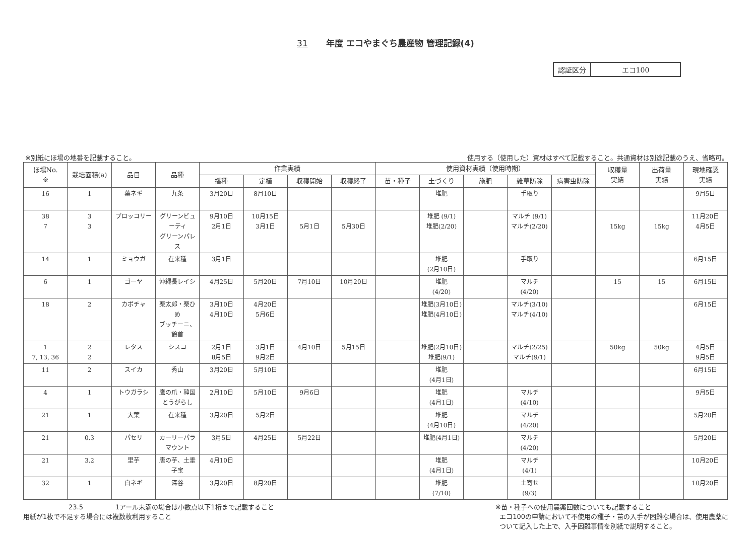31 年度 エコやまぐち農産物 管理記録(4)
| 認証区分 | エコ100 |
※別紙にほ場の地番を記載すること。 使用する（使用した）資材はすべて記載すること。共通資材は別途記載のうえ、省略可。
| ほ場No. ※ | 栽培面積(a) | 品目 | 品種 | 作業実績 | | | | 使用資材実績（使用時期） | | | | | 収穫量 実績 | 出荷量 実績 | 現地確認 実績 |
| --- | --- | --- | --- | --- | --- | --- | --- | --- | --- | --- | --- | --- | --- | --- | --- |
| | | | | 播種 | 定植 | 収穫開始 | 収穫終了 | 苗・種子 | 土づくり | 施肥 | 雑草防除 | 病害虫防除 | | | |
| 16 | 1 | 葉ネギ | 九条 | 3月20日 | 8月10日 | | | | 堆肥 | | 手取り | | | | 9月5日 |
| 38 7 | 3 3 | ブロッコリー | グリーンビューティ グリーンパレス | 9月10日 2月1日 | 10月15日 3月1日 | 5月1日 | 5月30日 | | 堆肥 (9/1) 堆肥(2/20) | | マルチ (9/1) マルチ(2/20) | | 15kg | 15kg | 11月20日 4月5日 |
| 14 | 1 | ミョウガ | 在来種 | 3月1日 | | | | | 堆肥 (2月10日) | | 手取り | | | | 6月15日 |
| 6 | 1 | ゴーヤ | 沖縄長レイシ | 4月25日 | 5月20日 | 7月10日 | 10月20日 | | 堆肥 (4/20) | | マルチ (4/20) | | 15 | 15 | 6月15日 |
| 18 | 2 | カボチャ | 栗太郎・栗ひめ ブッチーニ、鶴首 | 3月10日 4月10日 | 4月20日 5月6日 | | | | 堆肥(3月10日) 堆肥(4月10日) | | マルチ(3/10) マルチ(4/10) | | | | 6月15日 |
| 1 7, 13, 36 | 2 2 | レタス | シスコ | 2月1日 8月5日 | 3月1日 9月2日 | 4月10日 | 5月15日 | | 堆肥(2月10日) 堆肥(9/1) | | マルチ(2/25) マルチ(9/1) | | 50kg | 50kg | 4月5日 9月5日 |
| 11 | 2 | スイカ | 秀山 | 3月20日 | 5月10日 | | | | 堆肥 (4月1日) | | | | | | 6月15日 |
| 4 | 1 | トウガラシ | 鷹の爪・韓国とうがらし | 2月10日 | 5月10日 | 9月6日 | | | 堆肥 (4月1日) | | マルチ (4/10) | | | | 9月5日 |
| 21 | 1 | 大葉 | 在来種 | 3月20日 | 5月2日 | | | | 堆肥 (4月10日) | | マルチ (4/20) | | | | 5月20日 |
| 21 | 0.3 | パセリ | カーリーパラマウント | 3月5日 | 4月25日 | 5月22日 | | | 堆肥(4月1日) | | マルチ (4/20) | | | | 5月20日 |
| 21 | 3.2 | 里芋 | 唐の芋、土垂 子宝 | 4月10日 | | | | | 堆肥 (4月1日) | | マルチ (4/1) | | | | 10月20日 |
| 32 | 1 | 白ネギ | 深谷 | 3月20日 | 8月20日 | | | | 堆肥 (7/10) | | 土寄せ (9/3) | | | | 10月20日 |
23.5 1アール未満の場合は小数点以下1桁まで記載すること
用紙が1枚で不足する場合には複数枚利用すること
※苗・種子への使用農薬回数についても記載すること
エコ100の申請において不使用の種子・苗の入手が困難な場合は、使用農薬に
ついて記入した上で、入手困難事情を別紙で説明すること。